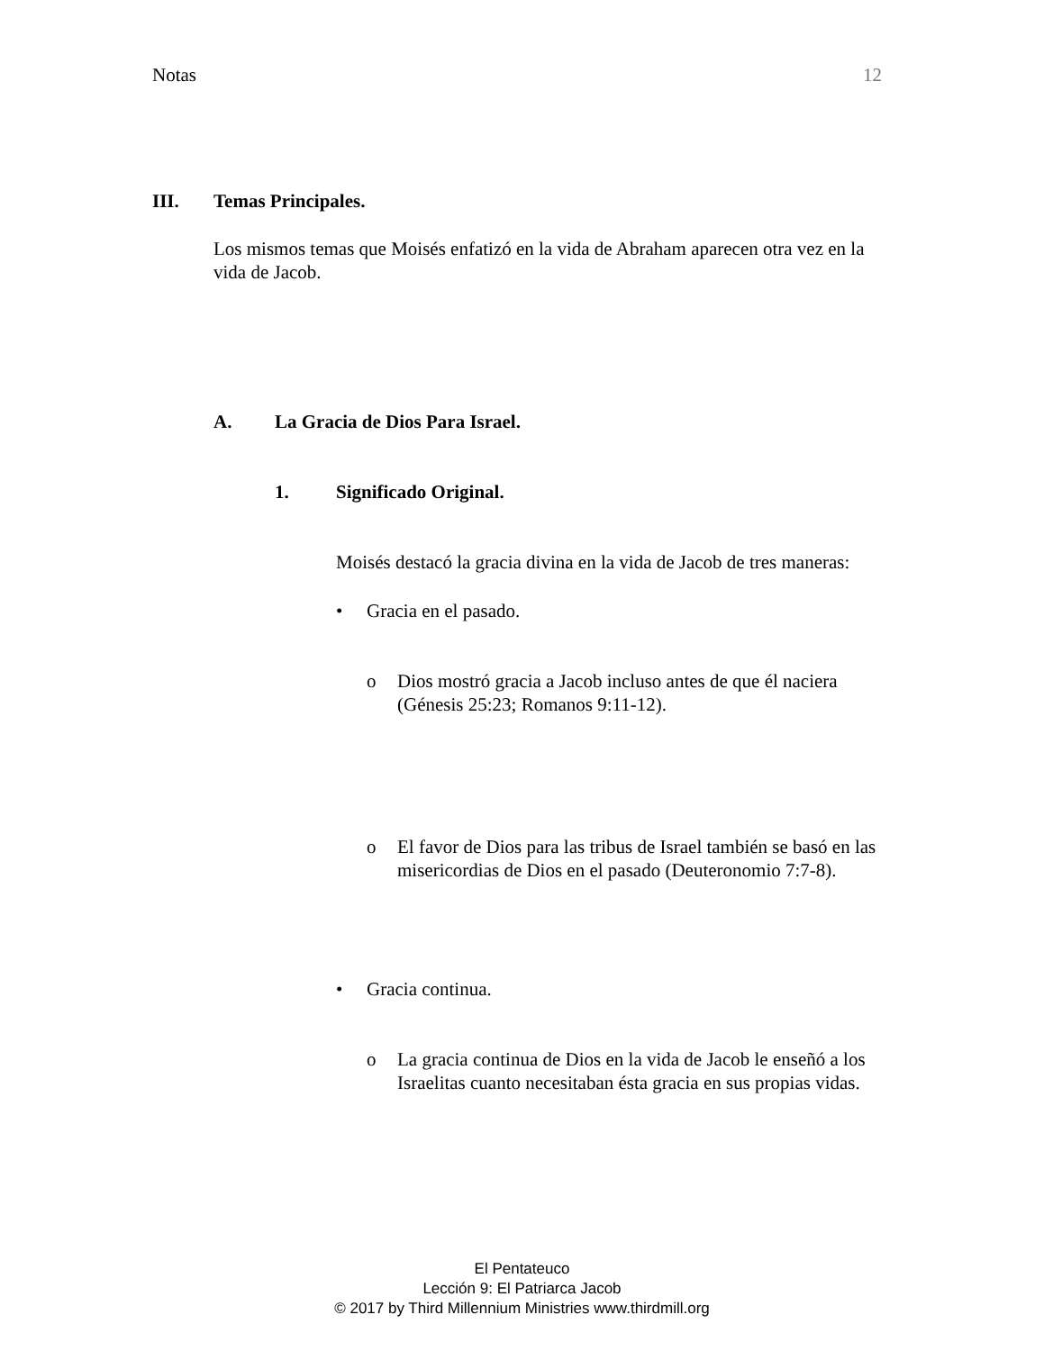Notas 12
III. Temas Principales.
Los mismos temas que Moisés enfatizó en la vida de Abraham aparecen otra vez en la vida de Jacob.
A. La Gracia de Dios Para Israel.
1. Significado Original.
Moisés destacó la gracia divina en la vida de Jacob de tres maneras:
• Gracia en el pasado.
o Dios mostró gracia a Jacob incluso antes de que él naciera (Génesis 25:23; Romanos 9:11-12).
o El favor de Dios para las tribus de Israel también se basó en las misericordias de Dios en el pasado (Deuteronomio 7:7-8).
• Gracia continua.
o La gracia continua de Dios en la vida de Jacob le enseñó a los Israelitas cuanto necesitaban ésta gracia en sus propias vidas.
El Pentateuco
Lección 9: El Patriarca Jacob
© 2017 by Third Millennium Ministries www.thirdmill.org